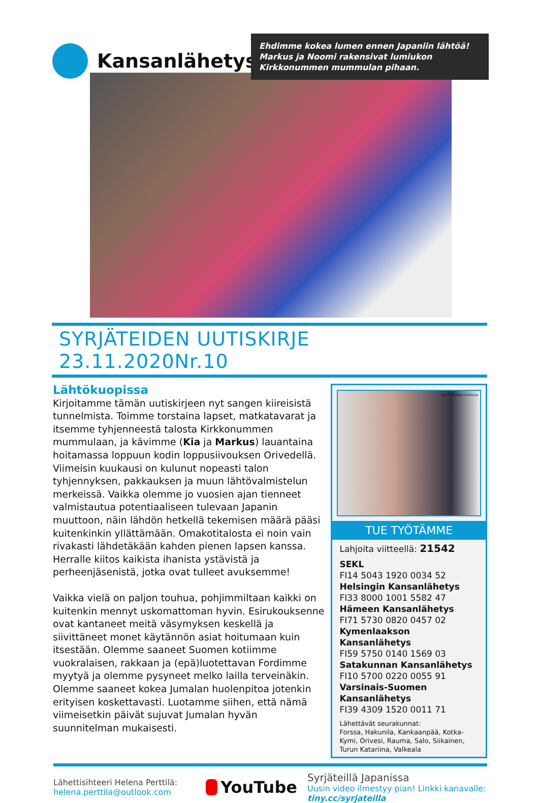Kansanlähetys
Ehdimme kokea lumen ennen Japaniin lähtöä! Markus ja Noomi rakensivat lumiukon Kirkkonummen mummulan pihaan.
SYRJÄTEIDEN UUTISKIRJE 23.11.2020Nr.10
Lähtökuopissa
Kirjoitamme tämän uutiskirjeen nyt sangen kiireisistä tunnelmista. Toimme torstaina lapset, matkatavarat ja itsemme tyhjenneestä talosta Kirkkonummen mummulaan, ja kävimme (Kia ja Markus) lauantaina hoitamassa loppuun kodin loppusiivouksen Orivedellä. Viimeisin kuukausi on kulunut nopeasti talon tyhjennyksen, pakkauksen ja muun lähtövalmistelun merkeissä. Vaikka olemme jo vuosien ajan tienneet valmistautua potentiaaliseen tulevaan Japanin muuttoon, näin lähdön hetkellä tekemisen määrä pääsi kuitenkinkin yllättämään. Omakotitalosta ei noin vain rivakasti lähdetäkään kahden pienen lapsen kanssa. Herralle kiitos kaikista ihanista ystävistä ja perheenjäsenistä, jotka ovat tulleet avuksemme!
Vaikka vielä on paljon touhua, pohjimmiltaan kaikki on kuitenkin mennyt uskomattoman hyvin. Esirukouksenne ovat kantaneet meitä väsymyksen keskellä ja siivittäneet monet käytännön asiat hoitumaan kuin itsestään. Olemme saaneet Suomen kotiimme vuokralaisen, rakkaan ja (epä)luotettavan Fordimme myytyä ja olemme pysyneet melko lailla terveinäkin. Olemme saaneet kokea Jumalan huolenpitoa jotenkin erityisen koskettavasti. Luotamme siihen, että nämä viimeisetkin päivät sujuvat Jumalan hyvän suunnitelman mukaisesti.
Kuva: Philippe Gueissaz
TUE TYÖTÄMME
Lahjoita viitteellä: 21542
SEKL
FI14 5043 1920 0034 52
Helsingin Kansanlähetys
FI33 8000 1001 5582 47
Hämeen Kansanlähetys
FI71 5730 0820 0457 02
Kymenlaakson Kansanlähetys
FI59 5750 0140 1569 03
Satakunnan Kansanlähetys
FI10 5700 0220 0055 91
Varsinais-Suomen Kansanlähetys
FI39 4309 1520 0011 71
Lähettävät seurakunnat:
Forssa, Hakunila, Kankaanpää, Kotka-Kymi, Orivesi, Rauma, Salo, Siikainen, Turun Katariina, Valkeala
Lähettisihteeri Helena Perttilä:
helena.perttila@outlook.com
YouTube
Syrjäteillä Japanissa
Uusin video ilmestyy pian! Linkki kanavalle:
tiny.cc/syrjateilla